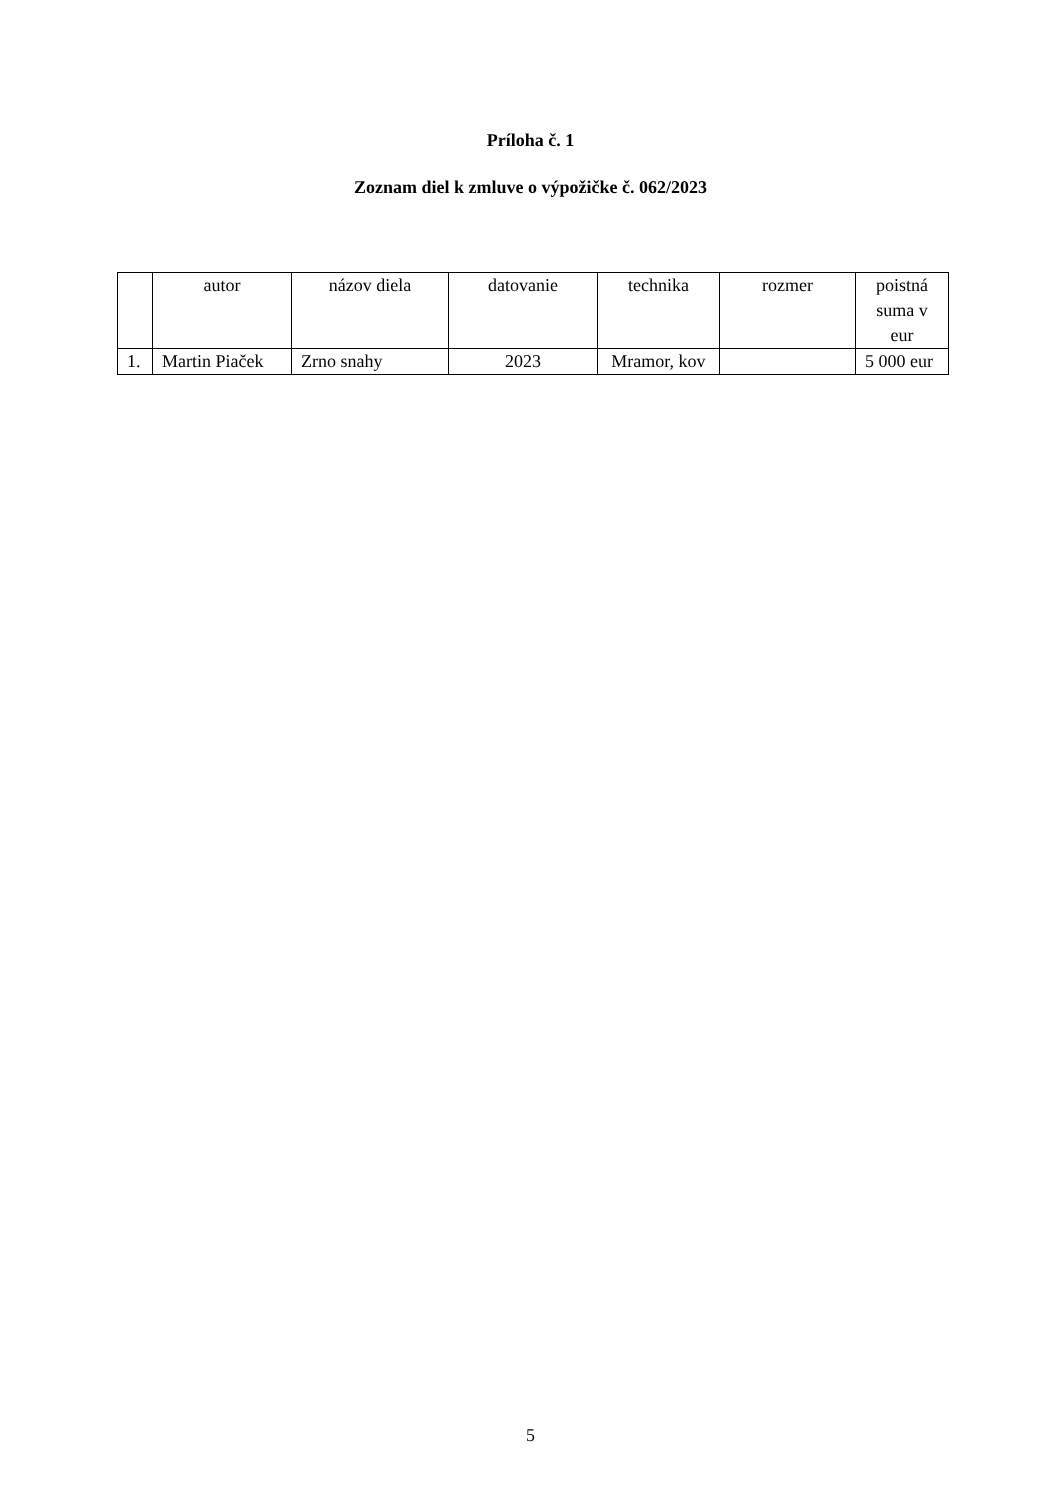Príloha č. 1
Zoznam diel k zmluve o výpožičke č. 062/2023
| | autor | názov diela | datovanie | technika | rozmer | poistná suma v eur |
| --- | --- | --- | --- | --- | --- | --- |
| 1. | Martin Piaček | Zrno snahy | 2023 | Mramor, kov | | 5 000 eur |
5